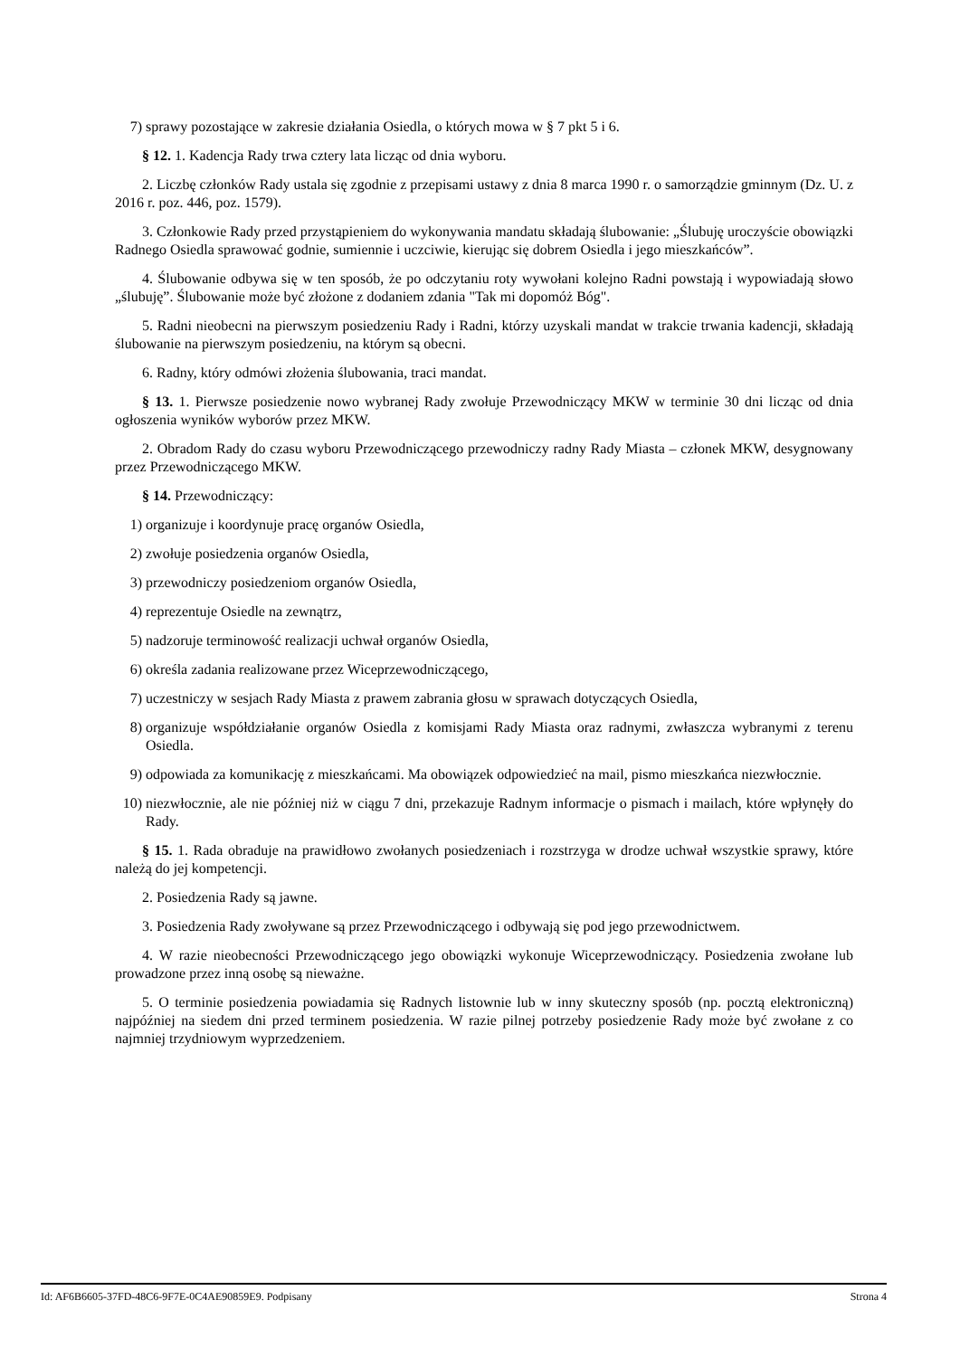7) sprawy pozostające w zakresie działania Osiedla, o których mowa w § 7 pkt 5 i 6.
§ 12. 1. Kadencja Rady trwa cztery lata licząc od dnia wyboru.
2. Liczbę członków Rady ustala się zgodnie z przepisami ustawy z dnia 8 marca 1990 r. o samorządzie gminnym (Dz. U. z 2016 r. poz. 446, poz. 1579).
3. Członkowie Rady przed przystąpieniem do wykonywania mandatu składają ślubowanie: „Ślubuję uroczyście obowiązki Radnego Osiedla sprawować godnie, sumiennie i uczciwie, kierując się dobrem Osiedla i jego mieszkańców”.
4. Ślubowanie odbywa się w ten sposób, że po odczytaniu roty wywołani kolejno Radni powstają i wypowiadają słowo „ślubuję”. Ślubowanie może być złożone z dodaniem zdania "Tak mi dopomóż Bóg".
5. Radni nieobecni na pierwszym posiedzeniu Rady i Radni, którzy uzyskali mandat w trakcie trwania kadencji, składają ślubowanie na pierwszym posiedzeniu, na którym są obecni.
6. Radny, który odmówi złożenia ślubowania, traci mandat.
§ 13. 1. Pierwsze posiedzenie nowo wybranej Rady zwołuje Przewodniczący MKW w terminie 30 dni licząc od dnia ogłoszenia wyników wyborów przez MKW.
2. Obradom Rady do czasu wyboru Przewodniczącego przewodniczy radny Rady Miasta – członek MKW, desygnowany przez Przewodniczącego MKW.
§ 14. Przewodniczący:
1) organizuje i koordynuje pracę organów Osiedla,
2) zwołuje posiedzenia organów Osiedla,
3) przewodniczy posiedzeniom organów Osiedla,
4) reprezentuje Osiedle na zewnątrz,
5) nadzoruje terminowość realizacji uchwał organów Osiedla,
6) określa zadania realizowane przez Wiceprzewodniczącego,
7) uczestniczy w sesjach Rady Miasta z prawem zabrania głosu w sprawach dotyczących Osiedla,
8) organizuje współdziałanie organów Osiedla z komisjami Rady Miasta oraz radnymi, zwłaszcza wybranymi z terenu Osiedla.
9) odpowiada za komunikację z mieszkańcami. Ma obowiązek odpowiedzieć na mail, pismo mieszkańca niezwłocznie.
10) niezwłocznie, ale nie później niż w ciągu 7 dni, przekazuje Radnym informacje o pismach i mailach, które wpłynęły do Rady.
§ 15. 1. Rada obraduje na prawidłowo zwołanych posiedzeniach i rozstrzyga w drodze uchwał wszystkie sprawy, które należą do jej kompetencji.
2. Posiedzenia Rady są jawne.
3. Posiedzenia Rady zwoływane są przez Przewodniczącego i odbywają się pod jego przewodnictwem.
4. W razie nieobecności Przewodniczącego jego obowiązki wykonuje Wiceprzewodniczący. Posiedzenia zwołane lub prowadzone przez inną osobę są nieważne.
5. O terminie posiedzenia powiadamia się Radnych listownie lub w inny skuteczny sposób (np. pocztą elektroniczną) najpóźniej na siedem dni przed terminem posiedzenia. W razie pilnej potrzeby posiedzenie Rady może być zwołane z co najmniej trzydniowym wyprzedzeniem.
Id: AF6B6605-37FD-48C6-9F7E-0C4AE90859E9. Podpisany Strona 4